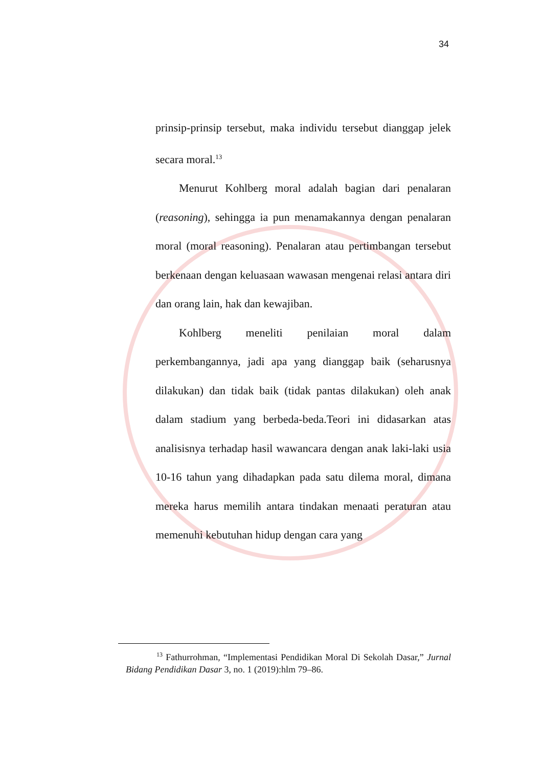34
prinsip-prinsip tersebut, maka individu tersebut dianggap jelek secara moral.<sup>13</sup>
Menurut Kohlberg moral adalah bagian dari penalaran (reasoning), sehingga ia pun menamakannya dengan penalaran moral (moral reasoning). Penalaran atau pertimbangan tersebut berkenaan dengan keluasaan wawasan mengenai relasi antara diri dan orang lain, hak dan kewajiban.
Kohlberg meneliti penilaian moral dalam perkembangannya, jadi apa yang dianggap baik (seharusnya dilakukan) dan tidak baik (tidak pantas dilakukan) oleh anak dalam stadium yang berbeda-beda.Teori ini didasarkan atas analisisnya terhadap hasil wawancara dengan anak laki-laki usia 10-16 tahun yang dihadapkan pada satu dilema moral, dimana mereka harus memilih antara tindakan menaati peraturan atau memenuhi kebutuhan hidup dengan cara yang
<sup>13</sup> Fathurrohman, “Implementasi Pendidikan Moral Di Sekolah Dasar,” Jurnal Bidang Pendidikan Dasar 3, no. 1 (2019):hlm 79–86.